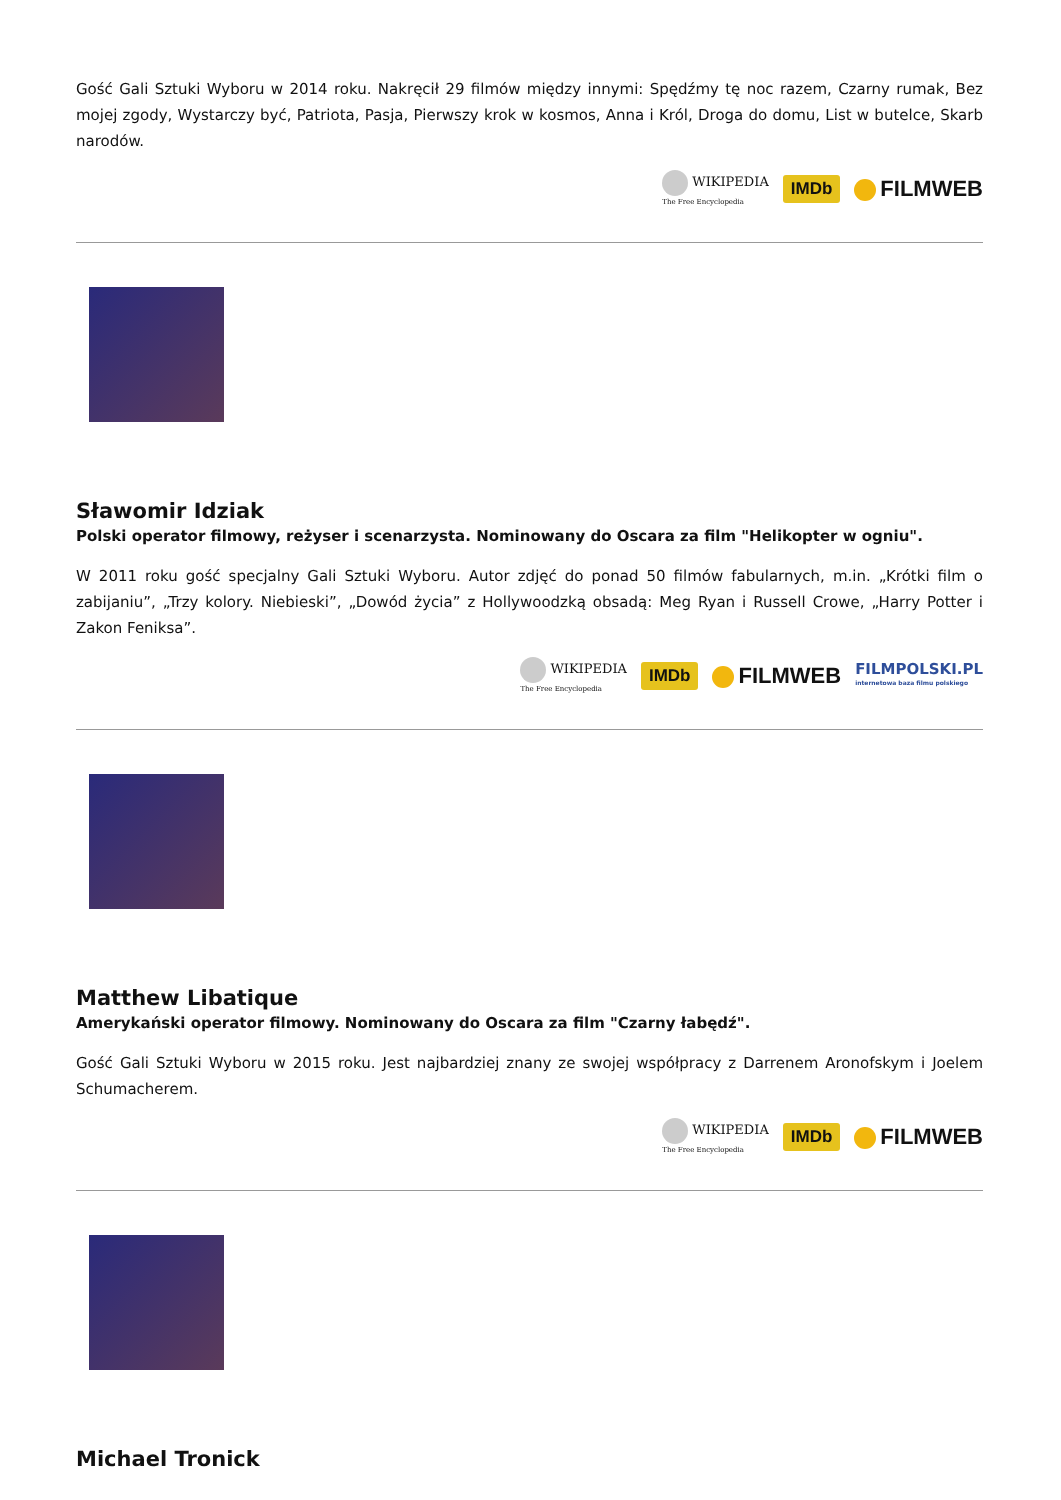Gość Gali Sztuki Wyboru w 2014 roku. Nakręcił 29 filmów między innymi: Spędźmy tę noc razem, Czarny rumak, Bez mojej zgody, Wystarczy być, Patriota, Pasja, Pierwszy krok w kosmos, Anna i Król, Droga do domu, List w butelce, Skarb narodów.
WIKIPEDIA
The Free Encyclopedia
IMDb FILMWEB
Sławomir Idziak
Polski operator filmowy, reżyser i scenarzysta. Nominowany do Oscara za film "Helikopter w ogniu".
W 2011 roku gość specjalny Gali Sztuki Wyboru. Autor zdjęć do ponad 50 filmów fabularnych, m.in. „Krótki film o zabijaniu”, „Trzy kolory. Niebieski”, „Dowód życia” z Hollywoodzką obsadą: Meg Ryan i Russell Crowe, „Harry Potter i Zakon Feniksa”.
WIKIPEDIA
The Free Encyclopedia
IMDb FILMWEB
FILMPOLSKI.PL
internetowa baza filmu polskiego
Matthew Libatique
Amerykański operator filmowy. Nominowany do Oscara za film "Czarny łabędź".
Gość Gali Sztuki Wyboru w 2015 roku. Jest najbardziej znany ze swojej współpracy z Darrenem Aronofskym i Joelem Schumacherem.
WIKIPEDIA
The Free Encyclopedia
IMDb FILMWEB
Michael Tronick